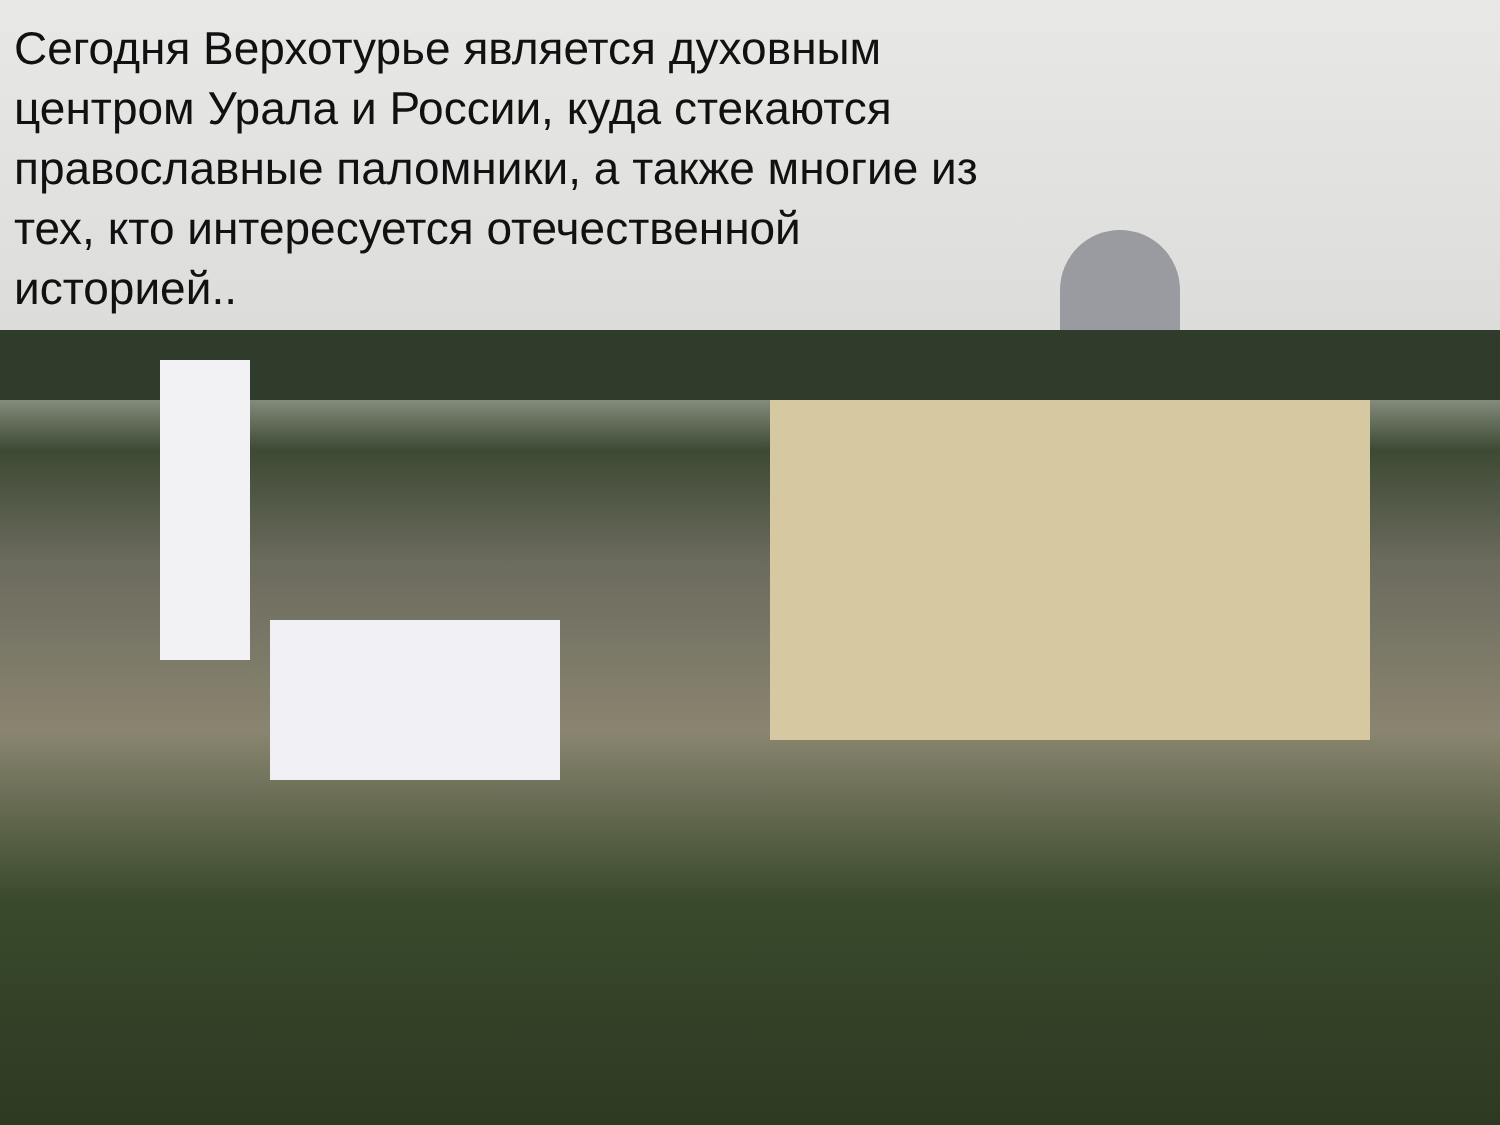Сегодня Верхотурье является духовным центром Урала и России, куда стекаются православные паломники, а также многие из тех, кто интересуется отечественной историей..